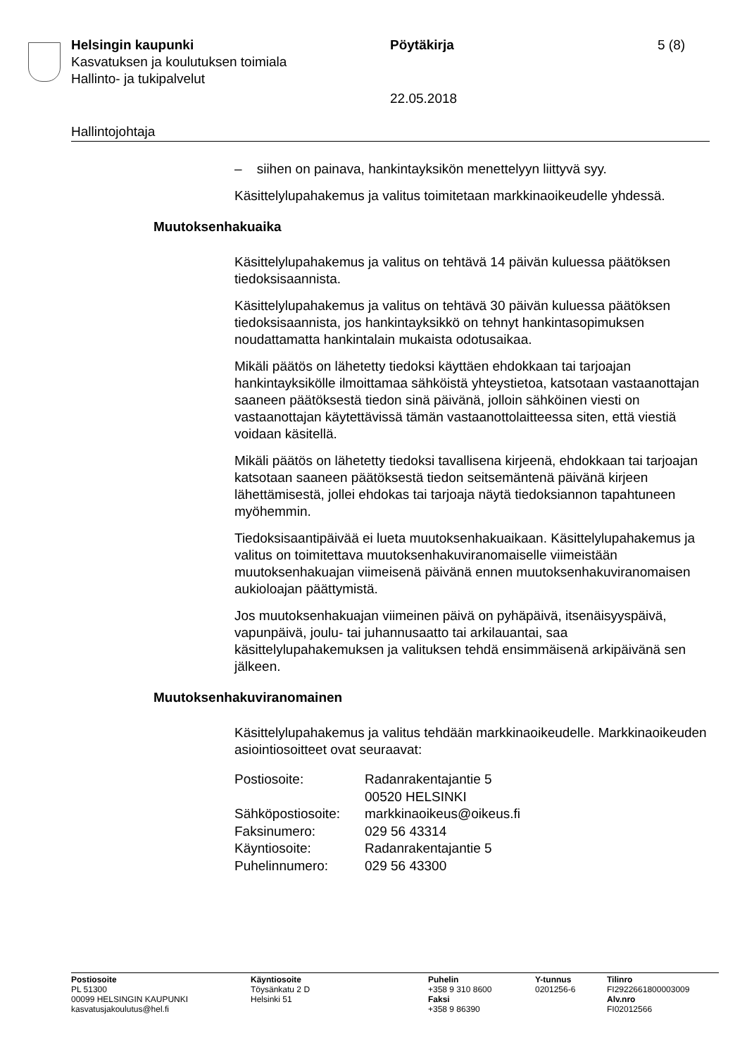Helsingin kaupunki Pöytäkirja 5 (8)
Kasvatuksen ja koulutuksen toimiala
Hallinto- ja tukipalvelut
22.05.2018
Hallintojohtaja
– siihen on painava, hankintayksikön menettelyyn liittyvä syy.
Käsittelylupahakemus ja valitus toimitetaan markkinaoikeudelle yhdessä.
Muutoksenhakuaika
Käsittelylupahakemus ja valitus on tehtävä 14 päivän kuluessa päätöksen tiedoksisaannista.
Käsittelylupahakemus ja valitus on tehtävä 30 päivän kuluessa päätöksen tiedoksisaannista, jos hankintayksikkö on tehnyt hankintasopimuksen noudattamatta hankintalain mukaista odotusaikaa.
Mikäli päätös on lähetetty tiedoksi käyttäen ehdokkaan tai tarjoajan hankintayksikölle ilmoittamaa sähköistä yhteystietoa, katsotaan vastaanottajan saaneen päätöksestä tiedon sinä päivänä, jolloin sähköinen viesti on vastaanottajan käytettävissä tämän vastaanottolaitteessa siten, että viestiä voidaan käsitellä.
Mikäli päätös on lähetetty tiedoksi tavallisena kirjeenä, ehdokkaan tai tarjoajan katsotaan saaneen päätöksestä tiedon seitsemäntenä päivänä kirjeen lähettämisestä, jollei ehdokas tai tarjoaja näytä tiedoksiannon tapahtuneen myöhemmin.
Tiedoksisaantipäivää ei lueta muutoksenhakuaikaan. Käsittelylupahakemus ja valitus on toimitettava muutoksenhakuviranomaiselle viimeistään muutoksenhakuajan viimeisenä päivänä ennen muutoksenhakuviranomaisen aukioloajan päättymistä.
Jos muutoksenhakuajan viimeinen päivä on pyhäpäivä, itsenäisyyspäivä, vapunpäivä, joulu- tai juhannusaatto tai arkilauantai, saa käsittelylupahakemuksen ja valituksen tehdä ensimmäisenä arkipäivänä sen jälkeen.
Muutoksenhakuviranomainen
Käsittelylupahakemus ja valitus tehdään markkinaoikeudelle. Markkinaoikeuden asiointiosoitteet ovat seuraavat:
| Postiosoite: | Radanrakentajantie 5 |
| | 00520 HELSINKI |
| Sähköpostiosoite: | markkinaoikeus@oikeus.fi |
| Faksinumero: | 029 56 43314 |
| Käyntiosoite: | Radanrakentajantie 5 |
| Puhelinnumero: | 029 56 43300 |
Postiosoite
PL 51300
00099 HELSINGIN KAUPUNKI
kasvatusjakoulutus@hel.fi
Käyntiosoite
Töysänkatu 2 D
Helsinki 51
Puhelin
+358 9 310 8600
Faksi
+358 9 86390
Y-tunnus
0201256-6
Tilinro
FI2922661800003009
Alv.nro
FI02012566